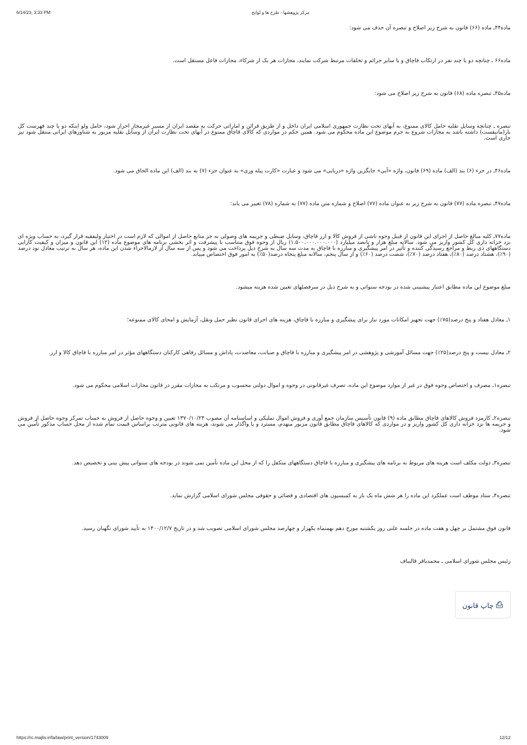6/14/23, 3:33 PM مرکز پژوهشها - طرح ها و لوایح
ماده۴۴ـ ماده (۶۶) قانون به شرح زیر اصلاح و تبصره آن حذف می شود:
ماده۶۶ ـ چنانچه دو یا چند نفر در ارتکاب قاچاق و یا سایر جرائم و تخلفات مرتبط شرکت نمایند، مجازات هر یک از شرکاء، مجازات فاعل مستقل است.
ماده۴۵ـ تبصره ماده (۶۸) قانون به شرح زیر اصلاح می شود:
تبصره ـ چنانچه وسایل نقلیه حامل کالای ممنوع، به آبهای تحت نظارت جمهوری اسلامی ایران داخل و از طریق قرائن و اماراتی حرکت به مقصد ایران از مسیر غیرمجاز احراز شود، حامل ولو اینکه دو یا چند فهرست کل بار(مانیفست) داشته باشد به مجازات شروع به جرم موضوع این ماده محکوم می شود. همین حکم در مواردی که کالای قاچاق ممنوع در آبهای تحت نظارت ایران از وسایل نقلیه مزبور به شناورهای ایرانی منتقل شود نیز جاری است.
ماده۴۶ـ در جزء (۶) بند (الف) ماده (۶۹) قانون، واژه «آبی» جایگزین واژه «دریایی» می شود و عبارت «کارت پیله وری» به عنوان جزء (۷) به بند (الف) این ماده الحاق می شود.
ماده۴۷ـ تبصره ماده (۷۷) قانون به شرح زیر به عنوان ماده (۷۷) اصلاح و شماره متن ماده (۷۷) به شماره (۷۸) تغییر می یابد:
ماده۷۷ـ کلیه مبالغ حاصل از اجرای این قانون از قبیل وجوه ناشی از فروش کالا و ارز قاچاق، وسایل ضبطی و جریمه های وصولی به جز منابع حاصل از اموالی که لازم است در اختیار ولیفقیه قرار گیرد، به حساب ویژه ای نزد خزانه داری کل کشور واریز می شود. سالانه مبلغ هزار و پانصد میلیارد (۱.۵۰۰.۰۰۰.۰۰۰.۰۰۰) ریال از وجوه فوق متناسب با پیشرفت و اثر بخشی برنامه های موضوع ماده (۱۲) این قانون و میزان و کیفیت کارایی دستگاههای ذی ربط و مراجع رسیدگی کننده و تأثیر در امر پیشگیری و مبارزه با قاچاق به مدت سه سال به شرح ذیل پرداخت می شود و پس از سه سال از لازمالاجراء شدن این ماده، هر سال به ترتیب معادل نود درصد (۹۰٪)، هشتاد درصد (۸۰٪)، هفتاد درصد (۷۰٪)، شصت درصد (۶۰٪) و از سال پنجم، سالانه مبلغ پنجاه درصد(۵۰٪) به امور فوق اختصاص مییابد.
مبلغ موضوع این ماده مطابق اعتبار پیشبینی شده در بودجه سنواتی و به شرح ذیل در سرفصلهای تعیین شده هزینه میشود.
۱ـ معادل هفتاد و پنج درصد(۷۵٪) جهت تجهیز امکانات مورد نیاز برای پیشگیری و مبارزه با قاچاق، هزینه های اجرای قانون نظیر حمل ونقل، آزمایش و امحای کالای ممنوعه؛
۲ـ معادل بیست و پنج درصد(۲۵٪) جهت مسائل آموزشی و پژوهشی در امر پیشگیری و مبارزه با قاچاق و صیانت، معاضدت، پاداش و مسائل رفاهی کارکنان دستگاههای مؤثر در امر مبارزه با قاچاق کالا و ارز.
تبصره۱ـ مصرف و اختصاص وجوه فوق در غیر از موارد موضوع این ماده، تصرف غیرقانونی در وجوه و اموال دولتی محسوب و مرتکب به مجازات مقرر در قانون مجازات اسلامی محکوم می شود.
تبصره۲ـ کارمزد فروش کالاهای قاچاق مطابق ماده (۹) قانون تأسیس سازمان جمع آوری و فروش اموال تملیکی و اساسنامه آن مصوب ۱۳۷۰/۱۰/۲۴ تعیین و وجوه حاصل از فروش به حساب تمرکز وجوه حاصل از فروش و جریمه ها نزد خزانه داری کل کشور واریز و در مواردی که کالاهای قاچاق مطابق قانون مزبور منهدم، مسترد و یا واگذار می شوند، هزینه های قانونی مترتب براساس قیمت تمام شده از محل حساب مذکور تأمین می شود.
تبصره۳ـ دولت مکلف است هزینه های مربوط به برنامه های پیشگیری و مبارزه با قاچاق دستگاههای متکفل را که از محل این ماده تأمین نمی شوند در بودجه های سنواتی پیش بینی و تخصیص دهد.
تبصره۴ـ ستاد موظف است عملکرد این ماده را هر شش ماه یک بار به کمیسیون های اقتصادی و قضائی و حقوقی مجلس شورای اسلامی گزارش نماید.
قانون فوق مشتمل بر چهل و هفت ماده در جلسه علنی روز یکشنبه مورخ دهم بهمنماه یکهزار و چهارصد مجلس شورای اسلامی تصویب شد و در تاریخ ۱۴۰۰/۱۲/۷ به تأیید شورای نگهبان رسید.
رئیس مجلس شورای اسلامی ـ محمدباقر قالیباف
⎙ چاپ قانون
https://rc.majlis.ir/fa/law/print_version/1743009 12/12